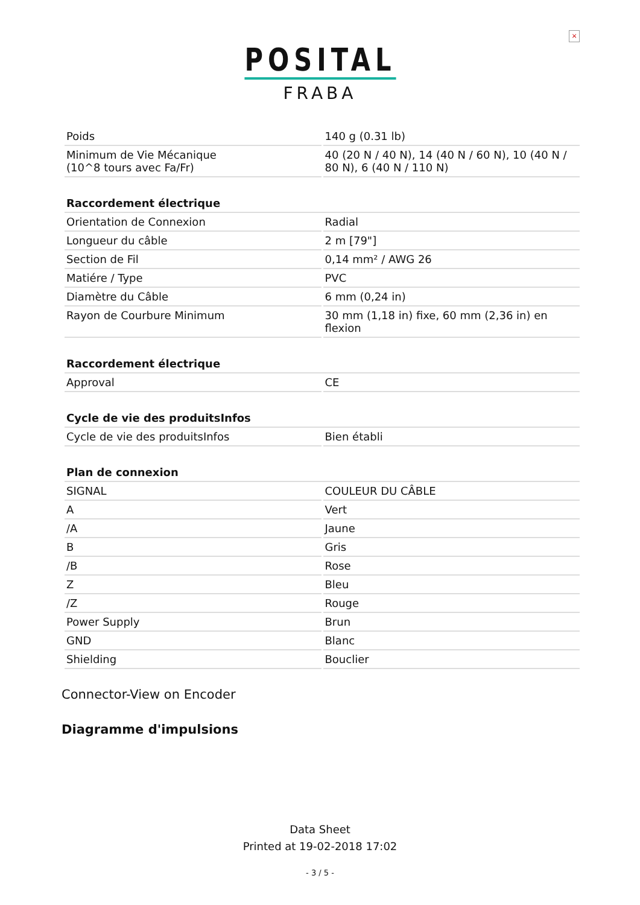×
POSITAL
FRABA
| Poids | 140 g (0.31 lb) |
| Minimum de Vie Mécanique (10^8 tours avec Fa/Fr) | 40 (20 N / 40 N), 14 (40 N / 60 N), 10 (40 N / 80 N), 6 (40 N / 110 N) |
| Raccordement électrique | |
| --- | --- |
| Orientation de Connexion | Radial |
| Longueur du câble | 2 m [79"] |
| Section de Fil | 0,14 mm² / AWG 26 |
| Matiére / Type | PVC |
| Diamètre du Câble | 6 mm (0,24 in) |
| Rayon de Courbure Minimum | 30 mm (1,18 in) fixe, 60 mm (2,36 in) en flexion |
| Raccordement électrique | |
| --- | --- |
| Approval | CE |
| Cycle de vie des produitsInfos | |
| --- | --- |
| Cycle de vie des produitsInfos | Bien établi |
| Plan de connexion | |
| --- | --- |
| SIGNAL | COULEUR DU CÂBLE |
| A | Vert |
| /A | Jaune |
| B | Gris |
| /B | Rose |
| Z | Bleu |
| /Z | Rouge |
| Power Supply | Brun |
| GND | Blanc |
| Shielding | Bouclier |
Connector-View on Encoder
Diagramme d'impulsions
Data Sheet
Printed at 19-02-2018 17:02
- 3 / 5 -